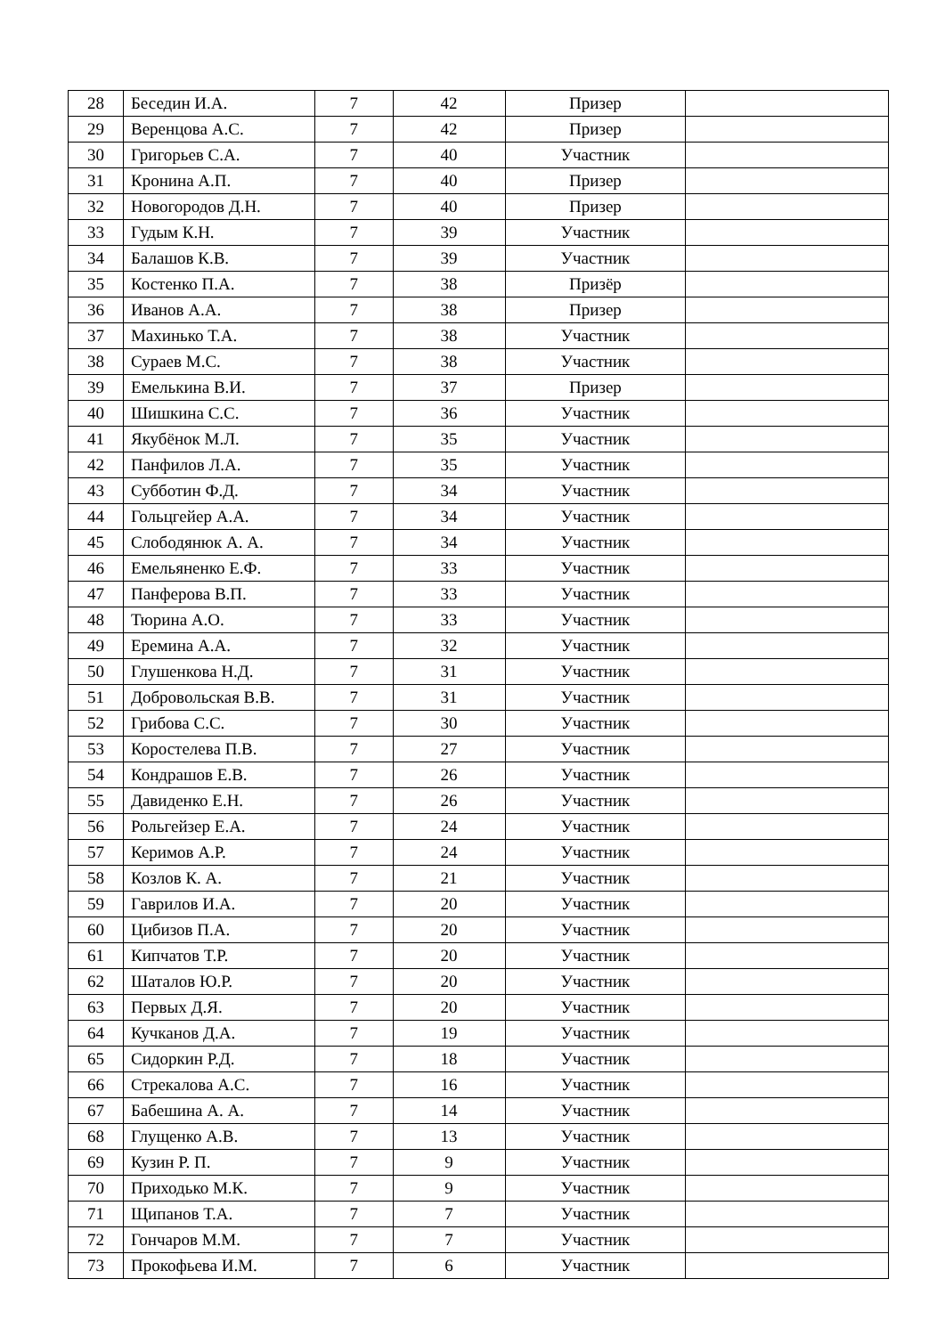| 28 | Беседин И.А. | 7 | 42 | Призер | |
| 29 | Веренцова А.С. | 7 | 42 | Призер | |
| 30 | Григорьев С.А. | 7 | 40 | Участник | |
| 31 | Кронина А.П. | 7 | 40 | Призер | |
| 32 | Новогородов Д.Н. | 7 | 40 | Призер | |
| 33 | Гудым К.Н. | 7 | 39 | Участник | |
| 34 | Балашов К.В. | 7 | 39 | Участник | |
| 35 | Костенко П.А. | 7 | 38 | Призёр | |
| 36 | Иванов А.А. | 7 | 38 | Призер | |
| 37 | Махинько Т.А. | 7 | 38 | Участник | |
| 38 | Сураев М.С. | 7 | 38 | Участник | |
| 39 | Емелькина В.И. | 7 | 37 | Призер | |
| 40 | Шишкина С.С. | 7 | 36 | Участник | |
| 41 | Якубёнок М.Л. | 7 | 35 | Участник | |
| 42 | Панфилов Л.А. | 7 | 35 | Участник | |
| 43 | Субботин Ф.Д. | 7 | 34 | Участник | |
| 44 | Гольцгейер А.А. | 7 | 34 | Участник | |
| 45 | Слободянюк А. А. | 7 | 34 | Участник | |
| 46 | Емельяненко Е.Ф. | 7 | 33 | Участник | |
| 47 | Панферова В.П. | 7 | 33 | Участник | |
| 48 | Тюрина А.О. | 7 | 33 | Участник | |
| 49 | Еремина А.А. | 7 | 32 | Участник | |
| 50 | Глушенкова Н.Д. | 7 | 31 | Участник | |
| 51 | Добровольская В.В. | 7 | 31 | Участник | |
| 52 | Грибова С.С. | 7 | 30 | Участник | |
| 53 | Коростелева П.В. | 7 | 27 | Участник | |
| 54 | Кондрашов Е.В. | 7 | 26 | Участник | |
| 55 | Давиденко Е.Н. | 7 | 26 | Участник | |
| 56 | Рольгейзер Е.А. | 7 | 24 | Участник | |
| 57 | Керимов А.Р. | 7 | 24 | Участник | |
| 58 | Козлов К. А. | 7 | 21 | Участник | |
| 59 | Гаврилов И.А. | 7 | 20 | Участник | |
| 60 | Цибизов П.А. | 7 | 20 | Участник | |
| 61 | Кипчатов Т.Р. | 7 | 20 | Участник | |
| 62 | Шаталов Ю.Р. | 7 | 20 | Участник | |
| 63 | Первых Д.Я. | 7 | 20 | Участник | |
| 64 | Кучканов Д.А. | 7 | 19 | Участник | |
| 65 | Сидоркин Р.Д. | 7 | 18 | Участник | |
| 66 | Стрекалова А.С. | 7 | 16 | Участник | |
| 67 | Бабешина А. А. | 7 | 14 | Участник | |
| 68 | Глущенко А.В. | 7 | 13 | Участник | |
| 69 | Кузин Р. П. | 7 | 9 | Участник | |
| 70 | Приходько М.К. | 7 | 9 | Участник | |
| 71 | Щипанов Т.А. | 7 | 7 | Участник | |
| 72 | Гончаров М.М. | 7 | 7 | Участник | |
| 73 | Прокофьева И.М. | 7 | 6 | Участник | |